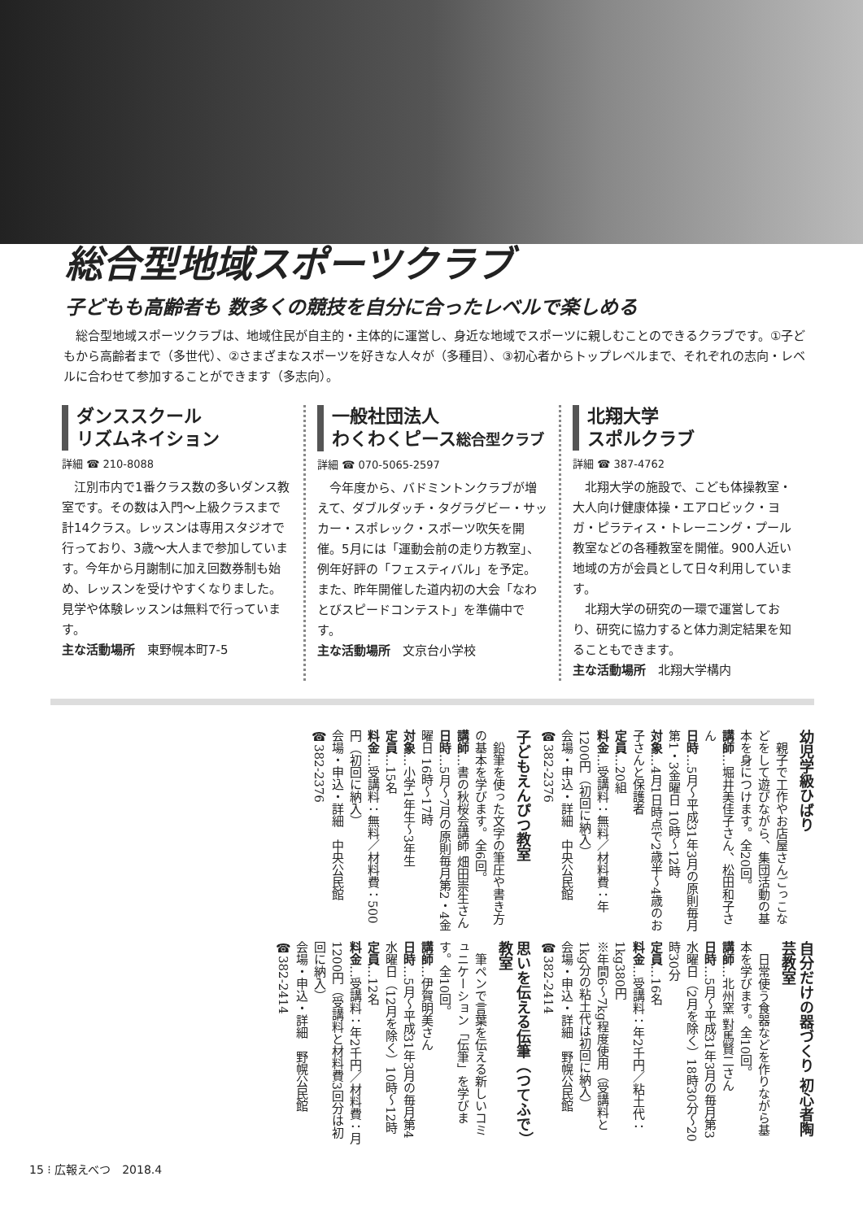総合型地域スポーツクラブ
子どもも高齢者も 数多くの競技を自分に合ったレベルで楽しめる
　総合型地域スポーツクラブは、地域住民が自主的・主体的に運営し、身近な地域でスポーツに親しむことのできるクラブです。①子どもから高齢者まで（多世代）、②さまざまなスポーツを好きな人々が（多種目）、③初心者からトップレベルまで、それぞれの志向・レベルに合わせて参加することができます（多志向）。
ダンススクール
リズムネイション
詳細 ☎ 210-8088
　江別市内で1番クラス数の多いダンス教室です。その数は入門～上級クラスまで計14クラス。レッスンは専用スタジオで行っており、3歳～大人まで参加しています。今年から月謝制に加え回数券制も始め、レッスンを受けやすくなりました。見学や体験レッスンは無料で行っています。
主な活動場所　東野幌本町7-5
一般社団法人
わくわくピース総合型クラブ
詳細 ☎ 070-5065-2597
　今年度から、バドミントンクラブが増えて、ダブルダッチ・タグラグビー・サッカー・スポレック・スポーツ吹矢を開催。5月には「運動会前の走り方教室」、例年好評の「フェスティバル」を予定。また、昨年開催した道内初の大会「なわとびスピードコンテスト」を準備中です。
主な活動場所　文京台小学校
北翔大学
スポルクラブ
詳細 ☎ 387-4762
　北翔大学の施設で、こども体操教室・大人向け健康体操・エアロビック・ヨガ・ピラティス・トレーニング・プール教室などの各種教室を開催。900人近い地域の方が会員として日々利用しています。
　北翔大学の研究の一環で運営しており、研究に協力すると体力測定結果を知ることもできます。
主な活動場所　北翔大学構内
幼児学級ひばり
　親子で工作やお店屋さんごっこなどをして遊びながら、集団活動の基本を身につけます。全20回。
講師…堀井美佳子さん、松田和子さん
日時…5月～平成31年3月の原則毎月第1・3金曜日 10時～12時
対象…4月1日時点で2歳半～4歳のお子さんと保護者
定員…20組
料金…受講料：無料／材料費：年1200円（初回に納入）
会場・申込・詳細　中央公民館 ☎382-2376
子どもえんぴつ教室
　鉛筆を使った文字の筆圧や書き方の基本を学びます。全6回。
講師…書の秋桜会講師 畑田崇生さん
日時…5月～7月の原則毎月第2・4金曜日 16時～17時
対象…小学1年生～3年生
定員…15名
料金…受講料：無料／材料費：500円（初回に納入）
会場・申込・詳細　中央公民館 ☎382-2376
自分だけの器づくり 初心者陶芸教室
　日常使う食器などを作りながら基本を学びます。全10回。
講師…北州窯 對馬賢二さん
日時…5月～平成31年3月の毎月第3水曜日（2月を除く）18時30分～20時30分
定員…16名
料金…受講料：年2千円／粘土代：1kg380円
※年間6～7kg程度使用（受講料と1kg分の粘土代は初回に納入）
会場・申込・詳細　野幌公民館 ☎382-2414
思いを伝える伝筆（つてふで）教室
　筆ペンで言葉を伝える新しいコミュニケーション「伝筆」を学びます。全10回。
講師…伊賀明美さん
日時…5月～平成31年3月の毎月第4水曜日（12月を除く）10時～12時
定員…12名
料金…受講料：年2千円／材料費：月1200円（受講料と材料費3回分は初回に納入）
会場・申込・詳細　野幌公民館 ☎382-2414
15 ⁝ 広報えべつ　2018.4